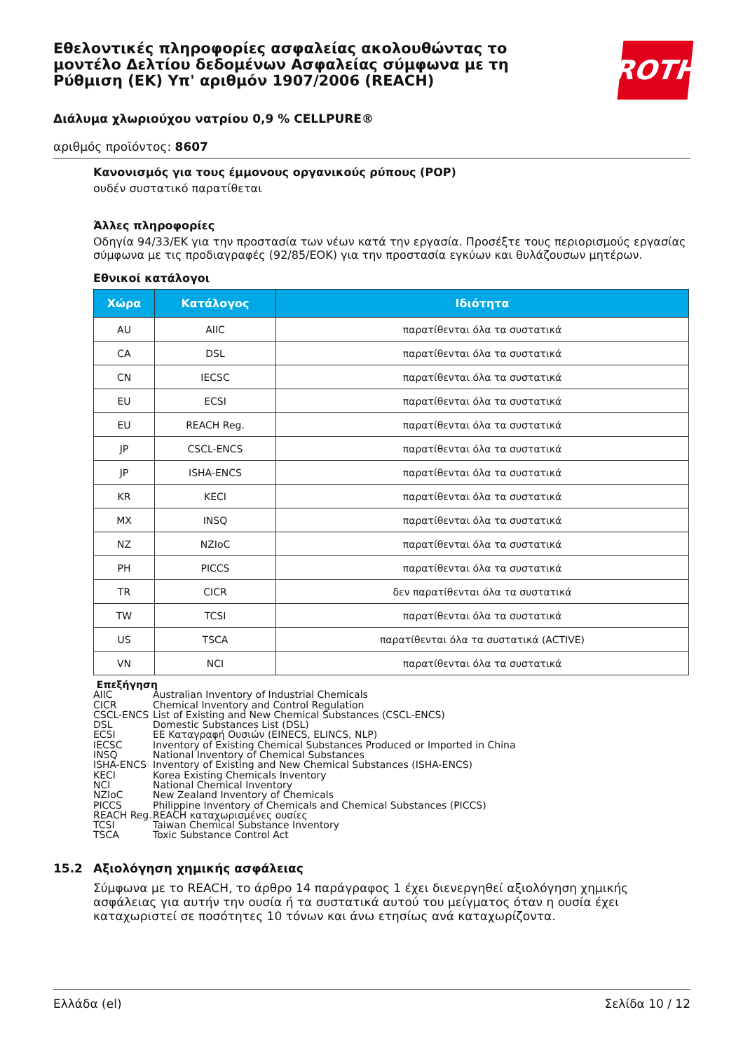ROTH
Εθελοντικές πληροφορίες ασφαλείας ακολουθώντας το μοντέλο Δελτίου δεδομένων Ασφαλείας σύμφωνα με τη Ρύθμιση (ΕΚ) Υπ' αριθμόν 1907/2006 (REACH)
Διάλυμα χλωριούχου νατρίου 0,9 % CELLPURE®
αριθμός προϊόντος: 8607
Κανονισμός για τους έμμονους οργανικούς ρύπους (POP)
ουδέν συστατικό παρατίθεται
Άλλες πληροφορίες
Οδηγία 94/33/ΕΚ για την προστασία των νέων κατά την εργασία. Προσέξτε τους περιορισμούς εργασίας σύμφωνα με τις προδιαγραφές (92/85/ΕΟΚ) για την προστασία εγκύων και θυλάζουσων μητέρων.
Εθνικοί κατάλογοι
| Χώρα | Κατάλογος | Ιδιότητα |
| --- | --- | --- |
| AU | AIIC | παρατίθενται όλα τα συστατικά |
| CA | DSL | παρατίθενται όλα τα συστατικά |
| CN | IECSC | παρατίθενται όλα τα συστατικά |
| EU | ECSI | παρατίθενται όλα τα συστατικά |
| EU | REACH Reg. | παρατίθενται όλα τα συστατικά |
| JP | CSCL-ENCS | παρατίθενται όλα τα συστατικά |
| JP | ISHA-ENCS | παρατίθενται όλα τα συστατικά |
| KR | KECI | παρατίθενται όλα τα συστατικά |
| MX | INSQ | παρατίθενται όλα τα συστατικά |
| NZ | NZIoC | παρατίθενται όλα τα συστατικά |
| PH | PICCS | παρατίθενται όλα τα συστατικά |
| TR | CICR | δεν παρατίθενται όλα τα συστατικά |
| TW | TCSI | παρατίθενται όλα τα συστατικά |
| US | TSCA | παρατίθενται όλα τα συστατικά (ACTIVE) |
| VN | NCI | παρατίθενται όλα τα συστατικά |
Επεξήγηση
AIIC Australian Inventory of Industrial Chemicals
CICR Chemical Inventory and Control Regulation
CSCL-ENCS List of Existing and New Chemical Substances (CSCL-ENCS)
DSL Domestic Substances List (DSL)
ECSI ΕΕ Καταγραφή Ουσιών (EINECS, ELINCS, NLP)
IECSC Inventory of Existing Chemical Substances Produced or Imported in China
INSQ National Inventory of Chemical Substances
ISHA-ENCS Inventory of Existing and New Chemical Substances (ISHA-ENCS)
KECI Korea Existing Chemicals Inventory
NCI National Chemical Inventory
NZIoC New Zealand Inventory of Chemicals
PICCS Philippine Inventory of Chemicals and Chemical Substances (PICCS)
REACH Reg. REACH καταχωρισμένες ουσίες
TCSI Taiwan Chemical Substance Inventory
TSCA Toxic Substance Control Act
15.2 Αξιολόγηση χημικής ασφάλειας
Σύμφωνα με το REACH, το άρθρο 14 παράγραφος 1 έχει διενεργηθεί αξιολόγηση χημικής ασφάλειας για αυτήν την ουσία ή τα συστατικά αυτού του μείγματος όταν η ουσία έχει καταχωριστεί σε ποσότητες 10 τόνων και άνω ετησίως ανά καταχωρίζοντα.
Ελλάδα (el) Σελίδα 10 / 12